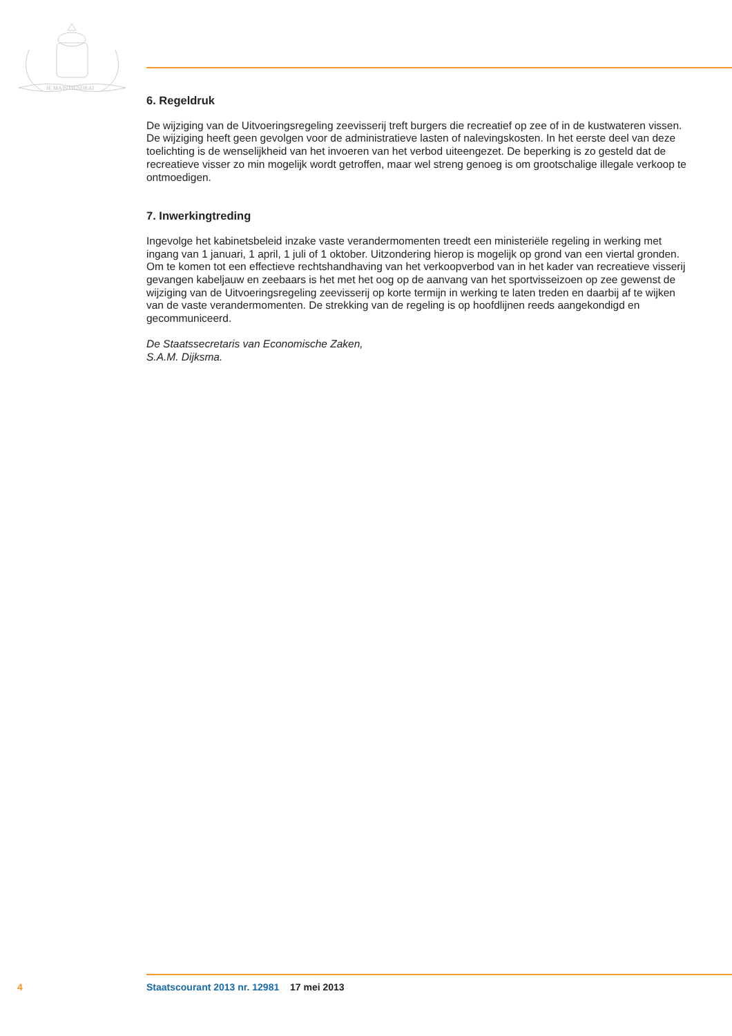JE MAINTIENDRAI
6. Regeldruk
De wijziging van de Uitvoeringsregeling zeevisserij treft burgers die recreatief op zee of in de kustwateren vissen. De wijziging heeft geen gevolgen voor de administratieve lasten of nalevingskosten. In het eerste deel van deze toelichting is de wenselijkheid van het invoeren van het verbod uiteengezet. De beperking is zo gesteld dat de recreatieve visser zo min mogelijk wordt getroffen, maar wel streng genoeg is om grootschalige illegale verkoop te ontmoedigen.
7. Inwerkingtreding
Ingevolge het kabinetsbeleid inzake vaste verandermomenten treedt een ministeriële regeling in werking met ingang van 1 januari, 1 april, 1 juli of 1 oktober. Uitzondering hierop is mogelijk op grond van een viertal gronden. Om te komen tot een effectieve rechtshandhaving van het verkoopverbod van in het kader van recreatieve visserij gevangen kabeljauw en zeebaars is het met het oog op de aanvang van het sportvisseizoen op zee gewenst de wijziging van de Uitvoeringsregeling zeevisserij op korte termijn in werking te laten treden en daarbij af te wijken van de vaste verandermomenten. De strekking van de regeling is op hoofdlijnen reeds aangekondigd en gecommuniceerd.
De Staatssecretaris van Economische Zaken,
S.A.M. Dijksma.
4 Staatscourant 2013 nr. 12981 17 mei 2013